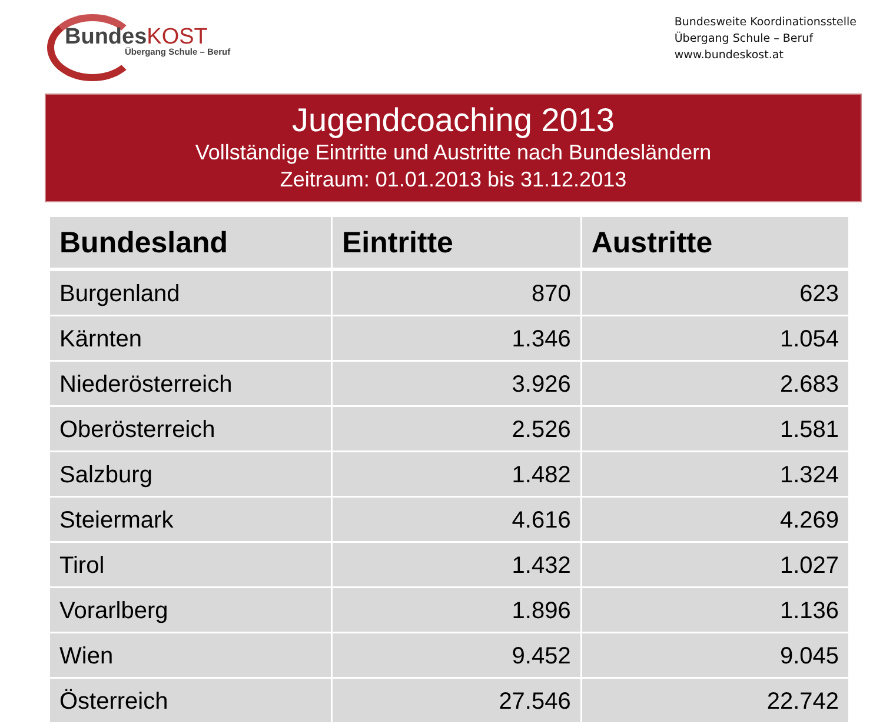BundesKOST
Übergang Schule – Beruf
Bundesweite Koordinationsstelle
Übergang Schule – Beruf
www.bundeskost.at
Jugendcoaching 2013
Vollständige Eintritte und Austritte nach Bundesländern
Zeitraum: 01.01.2013 bis 31.12.2013
| Bundesland | Eintritte | Austritte |
| --- | --- | --- |
| Burgenland | 870 | 623 |
| Kärnten | 1.346 | 1.054 |
| Niederösterreich | 3.926 | 2.683 |
| Oberösterreich | 2.526 | 1.581 |
| Salzburg | 1.482 | 1.324 |
| Steiermark | 4.616 | 4.269 |
| Tirol | 1.432 | 1.027 |
| Vorarlberg | 1.896 | 1.136 |
| Wien | 9.452 | 9.045 |
| Österreich | 27.546 | 22.742 |